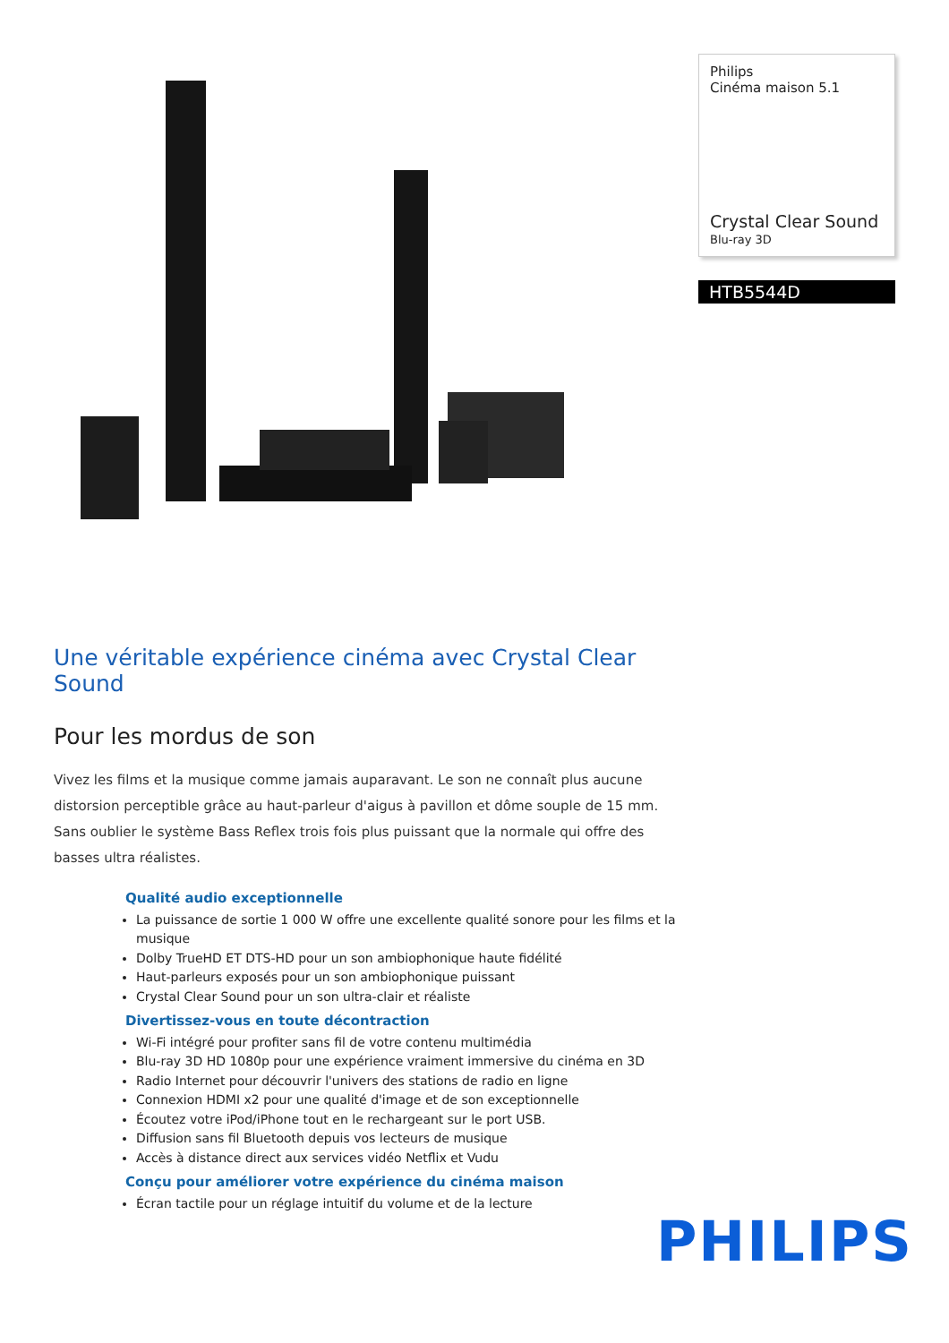Philips
Cinéma maison 5.1
Crystal Clear Sound
Blu-ray 3D
HTB5544D
Une véritable expérience cinéma avec Crystal Clear Sound
Pour les mordus de son
Vivez les films et la musique comme jamais auparavant. Le son ne connaît plus aucune distorsion perceptible grâce au haut-parleur d'aigus à pavillon et dôme souple de 15 mm. Sans oublier le système Bass Reflex trois fois plus puissant que la normale qui offre des basses ultra réalistes.
Qualité audio exceptionnelle
La puissance de sortie 1 000 W offre une excellente qualité sonore pour les films et la musique
Dolby TrueHD ET DTS-HD pour un son ambiophonique haute fidélité
Haut-parleurs exposés pour un son ambiophonique puissant
Crystal Clear Sound pour un son ultra-clair et réaliste
Divertissez-vous en toute décontraction
Wi-Fi intégré pour profiter sans fil de votre contenu multimédia
Blu-ray 3D HD 1080p pour une expérience vraiment immersive du cinéma en 3D
Radio Internet pour découvrir l'univers des stations de radio en ligne
Connexion HDMI x2 pour une qualité d'image et de son exceptionnelle
Écoutez votre iPod/iPhone tout en le rechargeant sur le port USB.
Diffusion sans fil Bluetooth depuis vos lecteurs de musique
Accès à distance direct aux services vidéo Netflix et Vudu
Conçu pour améliorer votre expérience du cinéma maison
Écran tactile pour un réglage intuitif du volume et de la lecture
PHILIPS